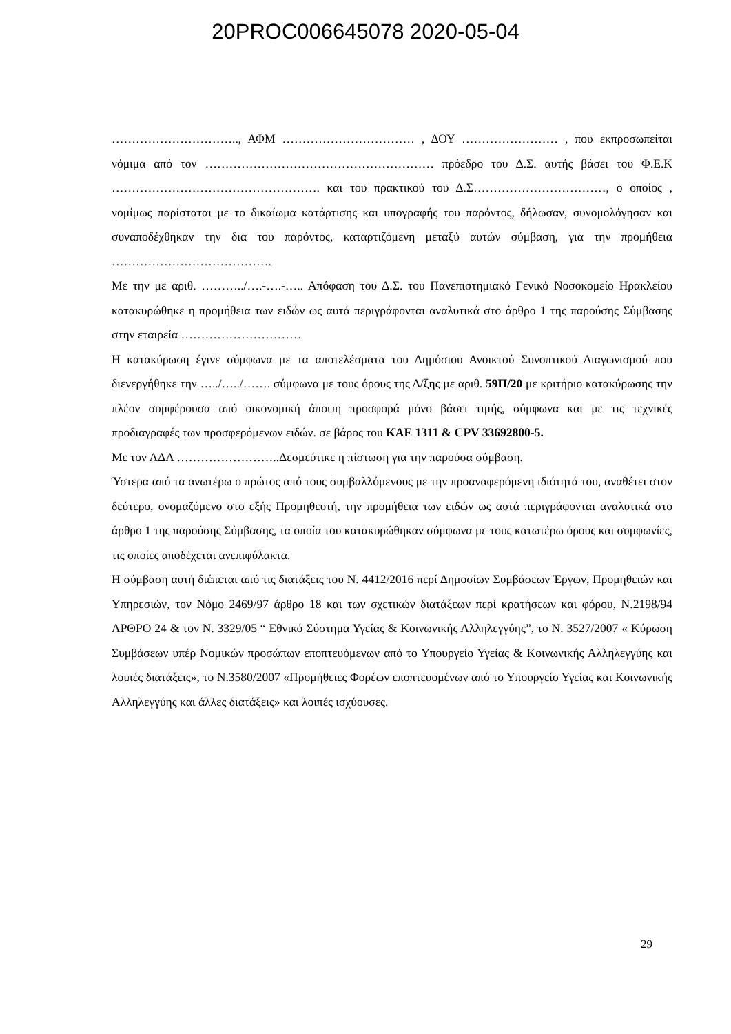20PROC006645078 2020-05-04
………………………….., ΑΦΜ …………………………… , ΔΟΥ …………………… , που εκπροσωπείται νόμιμα από τον ………………………………………………… πρόεδρο του Δ.Σ. αυτής βάσει του Φ.Ε.Κ ……………………………………………. και του πρακτικού του Δ.Σ……………………………, ο οποίος , νομίμως παρίσταται με το δικαίωμα κατάρτισης και υπογραφής του παρόντος, δήλωσαν, συνομολόγησαν και συναποδέχθηκαν την δια του παρόντος, καταρτιζόμενη μεταξύ αυτών σύμβαση, για την προμήθεια ………………………………….
Με την με αριθ. ………../….-….-….. Απόφαση του Δ.Σ. του Πανεπιστημιακό Γενικό Νοσοκομείο Ηρακλείου κατακυρώθηκε η προμήθεια των ειδών ως αυτά περιγράφονται αναλυτικά στο άρθρο 1 της παρούσης Σύμβασης στην εταιρεία …………………………
Η κατακύρωση έγινε σύμφωνα με τα αποτελέσματα του Δημόσιου Ανοικτού Συνοπτικού Διαγωνισμού που διενεργήθηκε την …../…../……. σύμφωνα με τους όρους της Δ/ξης με αριθ. 59Π/20 με κριτήριο κατακύρωσης την πλέον συμφέρουσα από οικονομική άποψη προσφορά μόνο βάσει τιμής, σύμφωνα και με τις τεχνικές προδιαγραφές των προσφερόμενων ειδών. σε βάρος του ΚΑΕ 1311 & CPV 33692800-5.
Με τον ΑΔΑ ……………………..Δεσμεύτικε η πίστωση για την παρούσα σύμβαση.
Ύστερα από τα ανωτέρω ο πρώτος από τους συμβαλλόμενους με την προαναφερόμενη ιδιότητά του, αναθέτει στον δεύτερο, ονομαζόμενο στο εξής Προμηθευτή, την προμήθεια των ειδών ως αυτά περιγράφονται αναλυτικά στο άρθρο 1 της παρούσης Σύμβασης, τα οποία του κατακυρώθηκαν σύμφωνα με τους κατωτέρω όρους και συμφωνίες, τις οποίες αποδέχεται ανεπιφύλακτα.
Η σύμβαση αυτή διέπεται από τις διατάξεις του Ν. 4412/2016 περί Δημοσίων Συμβάσεων Έργων, Προμηθειών και Υπηρεσιών, τον Νόμο 2469/97 άρθρο 18 και των σχετικών διατάξεων περί κρατήσεων και φόρου, Ν.2198/94 ΑΡΘΡΟ 24 & τον Ν. 3329/05 “ Εθνικό Σύστημα Υγείας & Κοινωνικής Αλληλεγγύης”, το Ν. 3527/2007 « Κύρωση Συμβάσεων υπέρ Νομικών προσώπων εποπτευόμενων από το Υπουργείο Υγείας & Κοινωνικής Αλληλεγγύης και λοιπές διατάξεις», το Ν.3580/2007 «Προμήθειες Φορέων εποπτευομένων από το Υπουργείο Υγείας και Κοινωνικής Αλληλεγγύης και άλλες διατάξεις» και λοιπές ισχύουσες.
29